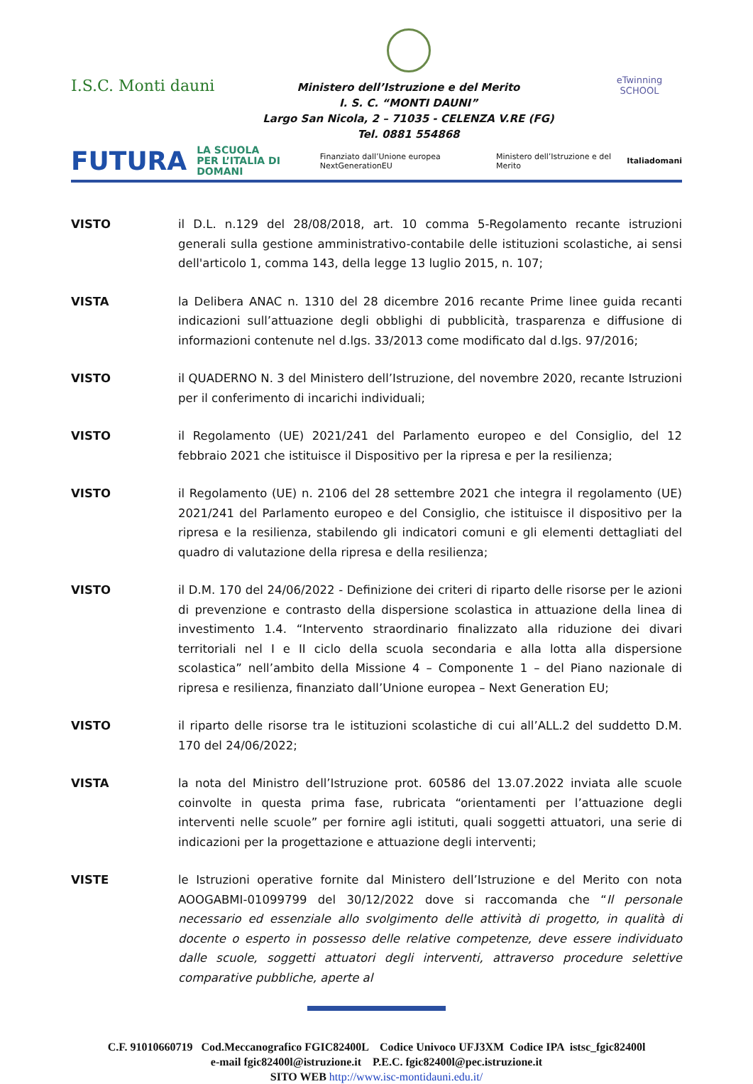I.S.C. Monti dauni
Ministero dell’Istruzione e del Merito
I. S. C. “MONTI DAUNI”
Largo San Nicola, 2 – 71035 - CELENZA V.RE (FG)
Tel. 0881 554868
eTwinning
SCHOOL
FUTURA LA SCUOLA
PER L’ITALIA DI DOMANI Finanziato dall’Unione europea NextGenerationEU Ministero dell’Istruzione e del Merito Italiadomani
VISTO il D.L. n.129 del 28/08/2018, art. 10 comma 5-Regolamento recante istruzioni generali sulla gestione amministrativo-contabile delle istituzioni scolastiche, ai sensi dell'articolo 1, comma 143, della legge 13 luglio 2015, n. 107;
VISTA la Delibera ANAC n. 1310 del 28 dicembre 2016 recante Prime linee guida recanti indicazioni sull’attuazione degli obblighi di pubblicità, trasparenza e diffusione di informazioni contenute nel d.lgs. 33/2013 come modificato dal d.lgs. 97/2016;
VISTO il QUADERNO N. 3 del Ministero dell’Istruzione, del novembre 2020, recante Istruzioni per il conferimento di incarichi individuali;
VISTO il Regolamento (UE) 2021/241 del Parlamento europeo e del Consiglio, del 12 febbraio 2021 che istituisce il Dispositivo per la ripresa e per la resilienza;
VISTO il Regolamento (UE) n. 2106 del 28 settembre 2021 che integra il regolamento (UE) 2021/241 del Parlamento europeo e del Consiglio, che istituisce il dispositivo per la ripresa e la resilienza, stabilendo gli indicatori comuni e gli elementi dettagliati del quadro di valutazione della ripresa e della resilienza;
VISTO il D.M. 170 del 24/06/2022 - Definizione dei criteri di riparto delle risorse per le azioni di prevenzione e contrasto della dispersione scolastica in attuazione della linea di investimento 1.4. “Intervento straordinario finalizzato alla riduzione dei divari territoriali nel I e II ciclo della scuola secondaria e alla lotta alla dispersione scolastica” nell’ambito della Missione 4 – Componente 1 – del Piano nazionale di ripresa e resilienza, finanziato dall’Unione europea – Next Generation EU;
VISTO il riparto delle risorse tra le istituzioni scolastiche di cui all’ALL.2 del suddetto D.M. 170 del 24/06/2022;
VISTA la nota del Ministro dell’Istruzione prot. 60586 del 13.07.2022 inviata alle scuole coinvolte in questa prima fase, rubricata “orientamenti per l’attuazione degli interventi nelle scuole” per fornire agli istituti, quali soggetti attuatori, una serie di indicazioni per la progettazione e attuazione degli interventi;
VISTE le Istruzioni operative fornite dal Ministero dell’Istruzione e del Merito con nota AOOGABMI-01099799 del 30/12/2022 dove si raccomanda che “Il personale necessario ed essenziale allo svolgimento delle attività di progetto, in qualità di docente o esperto in possesso delle relative competenze, deve essere individuato dalle scuole, soggetti attuatori degli interventi, attraverso procedure selettive comparative pubbliche, aperte al
C.F. 91010660719 Cod.Meccanografico FGIC82400L Codice Univoco UFJ3XM Codice IPA istsc_fgic82400l
e-mail fgic82400l@istruzione.it P.E.C. fgic82400l@pec.istruzione.it
SITO WEB http://www.isc-montidauni.edu.it/